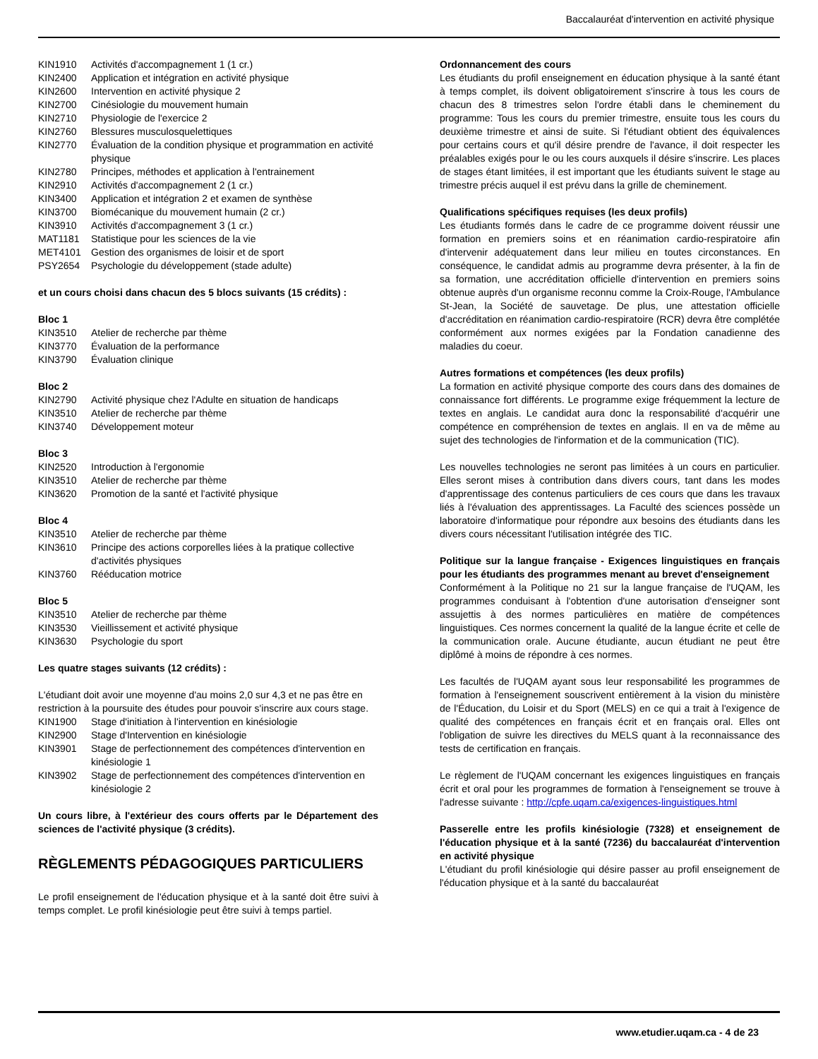Baccalauréat d'intervention en activité physique
KIN1910 Activités d'accompagnement 1 (1 cr.)
KIN2400 Application et intégration en activité physique
KIN2600 Intervention en activité physique 2
KIN2700 Cinésiologie du mouvement humain
KIN2710 Physiologie de l'exercice 2
KIN2760 Blessures musculosquelettiques
KIN2770 Évaluation de la condition physique et programmation en activité physique
KIN2780 Principes, méthodes et application à l'entrainement
KIN2910 Activités d'accompagnement 2 (1 cr.)
KIN3400 Application et intégration 2 et examen de synthèse
KIN3700 Biomécanique du mouvement humain (2 cr.)
KIN3910 Activités d'accompagnement 3 (1 cr.)
MAT1181 Statistique pour les sciences de la vie
MET4101 Gestion des organismes de loisir et de sport
PSY2654 Psychologie du développement (stade adulte)
et un cours choisi dans chacun des 5 blocs suivants (15 crédits) :
Bloc 1
KIN3510 Atelier de recherche par thème
KIN3770 Évaluation de la performance
KIN3790 Évaluation clinique
Bloc 2
KIN2790 Activité physique chez l'Adulte en situation de handicaps
KIN3510 Atelier de recherche par thème
KIN3740 Développement moteur
Bloc 3
KIN2520 Introduction à l'ergonomie
KIN3510 Atelier de recherche par thème
KIN3620 Promotion de la santé et l'activité physique
Bloc 4
KIN3510 Atelier de recherche par thème
KIN3610 Principe des actions corporelles liées à la pratique collective d'activités physiques
KIN3760 Rééducation motrice
Bloc 5
KIN3510 Atelier de recherche par thème
KIN3530 Vieillissement et activité physique
KIN3630 Psychologie du sport
Les quatre stages suivants (12 crédits) :
L'étudiant doit avoir une moyenne d'au moins 2,0 sur 4,3 et ne pas être en restriction à la poursuite des études pour pouvoir s'inscrire aux cours stage.
KIN1900 Stage d'initiation à l'intervention en kinésiologie
KIN2900 Stage d'Intervention en kinésiologie
KIN3901 Stage de perfectionnement des compétences d'intervention en kinésiologie 1
KIN3902 Stage de perfectionnement des compétences d'intervention en kinésiologie 2
Un cours libre, à l'extérieur des cours offerts par le Département des sciences de l'activité physique (3 crédits).
RÈGLEMENTS PÉDAGOGIQUES PARTICULIERS
Le profil enseignement de l'éducation physique et à la santé doit être suivi à temps complet. Le profil kinésiologie peut être suivi à temps partiel.
Ordonnancement des cours
Les étudiants du profil enseignement en éducation physique à la santé étant à temps complet, ils doivent obligatoirement s'inscrire à tous les cours de chacun des 8 trimestres selon l'ordre établi dans le cheminement du programme: Tous les cours du premier trimestre, ensuite tous les cours du deuxième trimestre et ainsi de suite. Si l'étudiant obtient des équivalences pour certains cours et qu'il désire prendre de l'avance, il doit respecter les préalables exigés pour le ou les cours auxquels il désire s'inscrire. Les places de stages étant limitées, il est important que les étudiants suivent le stage au trimestre précis auquel il est prévu dans la grille de cheminement.
Qualifications spécifiques requises (les deux profils)
Les étudiants formés dans le cadre de ce programme doivent réussir une formation en premiers soins et en réanimation cardio-respiratoire afin d'intervenir adéquatement dans leur milieu en toutes circonstances. En conséquence, le candidat admis au programme devra présenter, à la fin de sa formation, une accréditation officielle d'intervention en premiers soins obtenue auprès d'un organisme reconnu comme la Croix-Rouge, l'Ambulance St-Jean, la Société de sauvetage. De plus, une attestation officielle d'accréditation en réanimation cardio-respiratoire (RCR) devra être complétée conformément aux normes exigées par la Fondation canadienne des maladies du coeur.
Autres formations et compétences (les deux profils)
La formation en activité physique comporte des cours dans des domaines de connaissance fort différents. Le programme exige fréquemment la lecture de textes en anglais. Le candidat aura donc la responsabilité d'acquérir une compétence en compréhension de textes en anglais. Il en va de même au sujet des technologies de l'information et de la communication (TIC).
Les nouvelles technologies ne seront pas limitées à un cours en particulier. Elles seront mises à contribution dans divers cours, tant dans les modes d'apprentissage des contenus particuliers de ces cours que dans les travaux liés à l'évaluation des apprentissages. La Faculté des sciences possède un laboratoire d'informatique pour répondre aux besoins des étudiants dans les divers cours nécessitant l'utilisation intégrée des TIC.
Politique sur la langue française - Exigences linguistiques en français pour les étudiants des programmes menant au brevet d'enseignement
Conformément à la Politique no 21 sur la langue française de l'UQAM, les programmes conduisant à l'obtention d'une autorisation d'enseigner sont assujettis à des normes particulières en matière de compétences linguistiques. Ces normes concernent la qualité de la langue écrite et celle de la communication orale. Aucune étudiante, aucun étudiant ne peut être diplômé à moins de répondre à ces normes.
Les facultés de l'UQAM ayant sous leur responsabilité les programmes de formation à l'enseignement souscrivent entièrement à la vision du ministère de l'Éducation, du Loisir et du Sport (MELS) en ce qui a trait à l'exigence de qualité des compétences en français écrit et en français oral. Elles ont l'obligation de suivre les directives du MELS quant à la reconnaissance des tests de certification en français.
Le règlement de l'UQAM concernant les exigences linguistiques en français écrit et oral pour les programmes de formation à l'enseignement se trouve à l'adresse suivante : http://cpfe.uqam.ca/exigences-linguistiques.html
Passerelle entre les profils kinésiologie (7328) et enseignement de l'éducation physique et à la santé (7236) du baccalauréat d'intervention en activité physique
L'étudiant du profil kinésiologie qui désire passer au profil enseignement de l'éducation physique et à la santé du baccalauréat
www.etudier.uqam.ca - 4 de 23